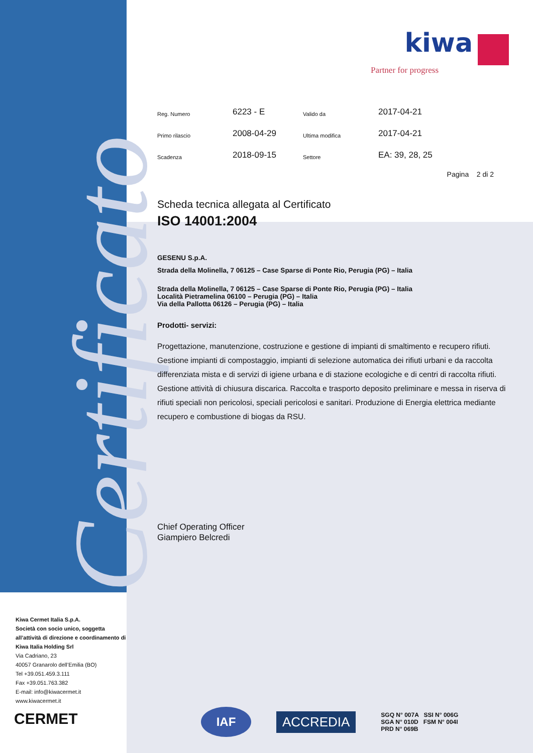Certificato
kiwa
Partner for progress
| Reg. Numero | 6223 - E | Valido da | 2017-04-21 |
| Primo rilascio | 2008-04-29 | Ultima modifica | 2017-04-21 |
| Scadenza | 2018-09-15 | Settore | EA: 39, 28, 25 |
Pagina 2 di 2
Scheda tecnica allegata al Certificato
ISO 14001:2004
GESENU S.p.A.
Strada della Molinella, 7 06125 – Case Sparse di Ponte Rio, Perugia (PG) – Italia
Strada della Molinella, 7 06125 – Case Sparse di Ponte Rio, Perugia (PG) – Italia
Località Pietramelina 06100 – Perugia (PG) – Italia
Via della Pallotta 06126 – Perugia (PG) – Italia
Prodotti- servizi:
Progettazione, manutenzione, costruzione e gestione di impianti di smaltimento e recupero rifiuti. Gestione impianti di compostaggio, impianti di selezione automatica dei rifiuti urbani e da raccolta differenziata mista e di servizi di igiene urbana e di stazione ecologiche e di centri di raccolta rifiuti. Gestione attività di chiusura discarica. Raccolta e trasporto deposito preliminare e messa in riserva di rifiuti speciali non pericolosi, speciali pericolosi e sanitari. Produzione di Energia elettrica mediante recupero e combustione di biogas da RSU.
Chief Operating Officer
Giampiero Belcredi
Kiwa Cermet Italia S.p.A.
Società con socio unico, soggetta all’attività di direzione e coordinamento di Kiwa Italia Holding Srl
Via Cadriano, 23
40057 Granarolo dell’Emilia (BO)
Tel +39.051.459.3.111
Fax +39.051.763.382
E-mail: info@kiwacermet.it
www.kiwacermet.it
CERMET
IAF
ACCREDIA
SGQ N° 007A SSI N° 006G
SGA N° 010D FSM N° 004I
PRD N° 069B